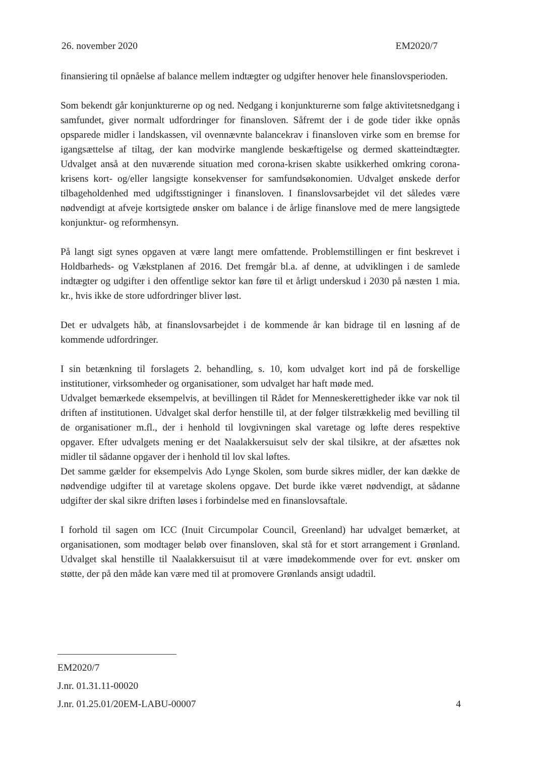26. november 2020 EM2020/7
finansiering til opnåelse af balance mellem indtægter og udgifter henover hele finanslovsperioden.
Som bekendt går konjunkturerne op og ned. Nedgang i konjunkturerne som følge aktivitetsnedgang i samfundet, giver normalt udfordringer for finansloven. Såfremt der i de gode tider ikke opnås opsparede midler i landskassen, vil ovennævnte balancekrav i finansloven virke som en bremse for igangsættelse af tiltag, der kan modvirke manglende beskæftigelse og dermed skatteindtægter. Udvalget anså at den nuværende situation med corona-krisen skabte usikkerhed omkring corona-krisens kort- og/eller langsigte konsekvenser for samfundsøkonomien. Udvalget ønskede derfor tilbageholdenhed med udgiftsstigninger i finansloven. I finanslovsarbejdet vil det således være nødvendigt at afveje kortsigtede ønsker om balance i de årlige finanslove med de mere langsigtede konjunktur- og reformhensyn.
På langt sigt synes opgaven at være langt mere omfattende. Problemstillingen er fint beskrevet i Holdbarheds- og Vækstplanen af 2016. Det fremgår bl.a. af denne, at udviklingen i de samlede indtægter og udgifter i den offentlige sektor kan føre til et årligt underskud i 2030 på næsten 1 mia. kr., hvis ikke de store udfordringer bliver løst.
Det er udvalgets håb, at finanslovsarbejdet i de kommende år kan bidrage til en løsning af de kommende udfordringer.
I sin betænkning til forslagets 2. behandling, s. 10, kom udvalget kort ind på de forskellige institutioner, virksomheder og organisationer, som udvalget har haft møde med.
Udvalget bemærkede eksempelvis, at bevillingen til Rådet for Menneskerettigheder ikke var nok til driften af institutionen. Udvalget skal derfor henstille til, at der følger tilstrækkelig med bevilling til de organisationer m.fl., der i henhold til lovgivningen skal varetage og løfte deres respektive opgaver. Efter udvalgets mening er det Naalakkersuisut selv der skal tilsikre, at der afsættes nok midler til sådanne opgaver der i henhold til lov skal løftes.
Det samme gælder for eksempelvis Ado Lynge Skolen, som burde sikres midler, der kan dække de nødvendige udgifter til at varetage skolens opgave. Det burde ikke været nødvendigt, at sådanne udgifter der skal sikre driften løses i forbindelse med en finanslovsaftale.
I forhold til sagen om ICC (Inuit Circumpolar Council, Greenland) har udvalget bemærket, at organisationen, som modtager beløb over finansloven, skal stå for et stort arrangement i Grønland. Udvalget skal henstille til Naalakkersuisut til at være imødekommende over for evt. ønsker om støtte, der på den måde kan være med til at promovere Grønlands ansigt udadtil.
EM2020/7
J.nr. 01.31.11-00020
J.nr. 01.25.01/20EM-LABU-00007 4